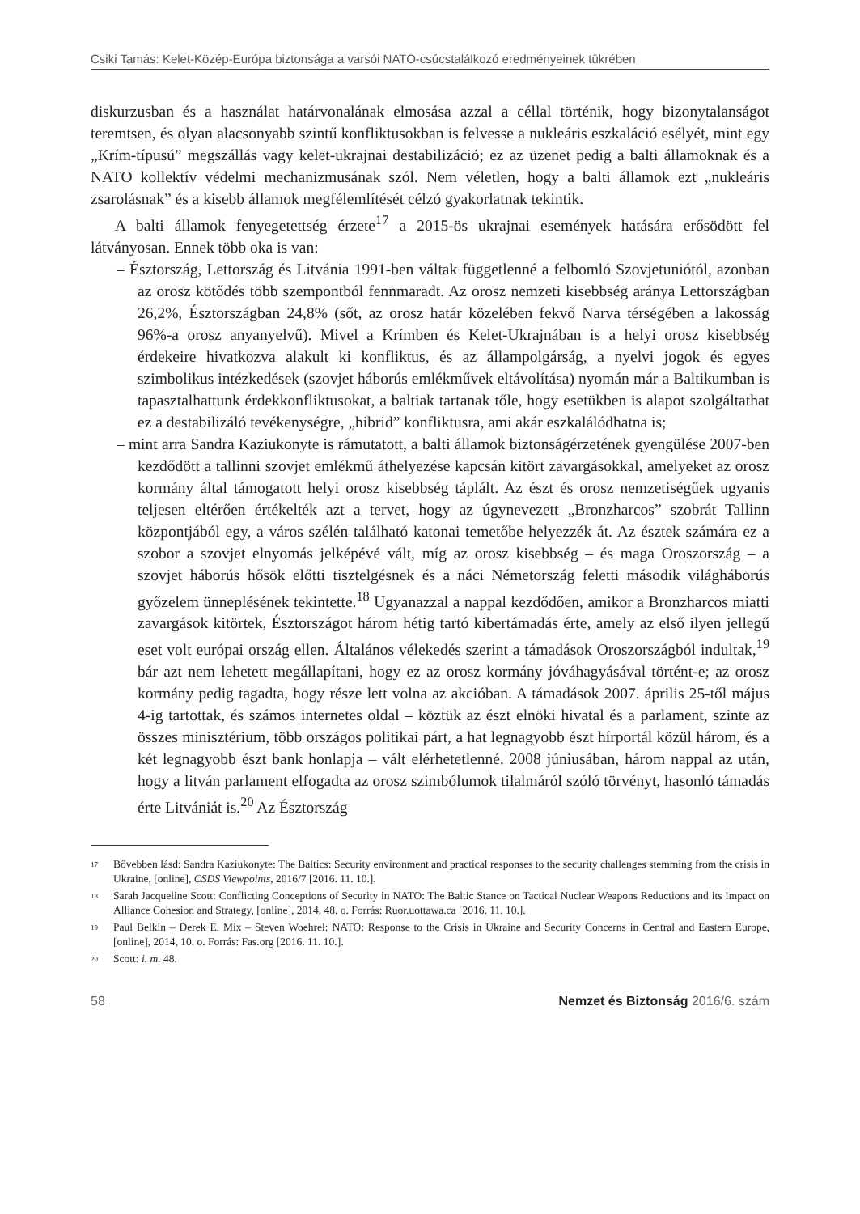Csiki Tamás: Kelet-Közép-Európa biztonsága a varsói NATO-csúcstalálkozó eredményeinek tükrében
diskurzusban és a használat határvonalának elmosása azzal a céllal történik, hogy bizonytalanságot teremtsen, és olyan alacsonyabb szintű konfliktusokban is felvesse a nukleáris eszkaláció esélyét, mint egy „Krím-típusú” megszállás vagy kelet-ukrajnai destabilizáció; ez az üzenet pedig a balti államoknak és a NATO kollektív védelmi mechanizmusának szól. Nem véletlen, hogy a balti államok ezt „nukleáris zsarolásnak” és a kisebb államok megfélemlítését célzó gyakorlatnak tekintik.
A balti államok fenyegetettség érzete<sup>17</sup> a 2015-ös ukrajnai események hatására erősödött fel látványosan. Ennek több oka is van:
– Észtország, Lettország és Litvánia 1991-ben váltak függetlenné a felbomló Szovjetuniótól, azonban az orosz kötődés több szempontból fennmaradt. Az orosz nemzeti kisebbség aránya Lettországban 26,2%, Észtországban 24,8% (sőt, az orosz határ közelében fekvő Narva térségében a lakosság 96%-a orosz anyanyelvű). Mivel a Krímben és Kelet-Ukrajnában is a helyi orosz kisebbség érdekeire hivatkozva alakult ki konfliktus, és az állampolgárság, a nyelvi jogok és egyes szimbolikus intézkedések (szovjet háborús emlékművek eltávolítása) nyomán már a Baltikumban is tapasztalhattunk érdekkonfliktusokat, a baltiak tartanak tőle, hogy esetükben is alapot szolgáltathat ez a destabilizáló tevékenységre, „hibrid” konfliktusra, ami akár eszkalálódhatna is;
– mint arra Sandra Kaziukonyte is rámutatott, a balti államok biztonságérzetének gyengülése 2007-ben kezdődött a tallinni szovjet emlékmű áthelyezése kapcsán kitört zavargásokkal, amelyeket az orosz kormány által támogatott helyi orosz kisebbség táplált. Az észt és orosz nemzetiségűek ugyanis teljesen eltérően értékelték azt a tervet, hogy az úgynevezett „Bronzharcos” szobrát Tallinn központjából egy, a város szélén található katonai temetőbe helyezzék át. Az észtek számára ez a szobor a szovjet elnyomás jelképévé vált, míg az orosz kisebbség – és maga Oroszország – a szovjet háborús hősök előtti tisztelgésnek és a náci Németország feletti második világháborús győzelem ünneplésének tekintette.<sup>18</sup> Ugyanazzal a nappal kezdődően, amikor a Bronzharcos miatti zavargások kitörtek, Észtországot három hétig tartó kibertámadás érte, amely az első ilyen jellegű eset volt európai ország ellen. Általános vélekedés szerint a támadások Oroszországból indultak,<sup>19</sup> bár azt nem lehetett megállapítani, hogy ez az orosz kormány jóváhagyásával történt-e; az orosz kormány pedig tagadta, hogy része lett volna az akcióban. A támadások 2007. április 25-től május 4-ig tartottak, és számos internetes oldal – köztük az észt elnöki hivatal és a parlament, szinte az összes minisztérium, több országos politikai párt, a hat legnagyobb észt hírportál közül három, és a két legnagyobb észt bank honlapja – vált elérhetetlenné. 2008 júniusában, három nappal az után, hogy a litván parlament elfogadta az orosz szimbólumok tilalmáról szóló törvényt, hasonló támadás érte Litvániát is.<sup>20</sup> Az Észtország
<sup>17</sup>Bővebben lásd: Sandra Kaziukonyte: The Baltics: Security environment and practical responses to the security challenges stemming from the crisis in Ukraine, [online], CSDS Viewpoints, 2016/7 [2016. 11. 10.].
<sup>18</sup> Sarah Jacqueline Scott: Conflicting Conceptions of Security in NATO: The Baltic Stance on Tactical Nuclear Weapons Reductions and its Impact on Alliance Cohesion and Strategy, [online], 2014, 48. o. Forrás: Ruor.uottawa.ca [2016. 11. 10.].
<sup>19</sup> Paul Belkin – Derek E. Mix – Steven Woehrel: NATO: Response to the Crisis in Ukraine and Security Concerns in Central and Eastern Europe, [online], 2014, 10. o. Forrás: Fas.org [2016. 11. 10.].
<sup>20</sup> Scott: i. m. 48.
58 Nemzet és Biztonság 2016/6. szám